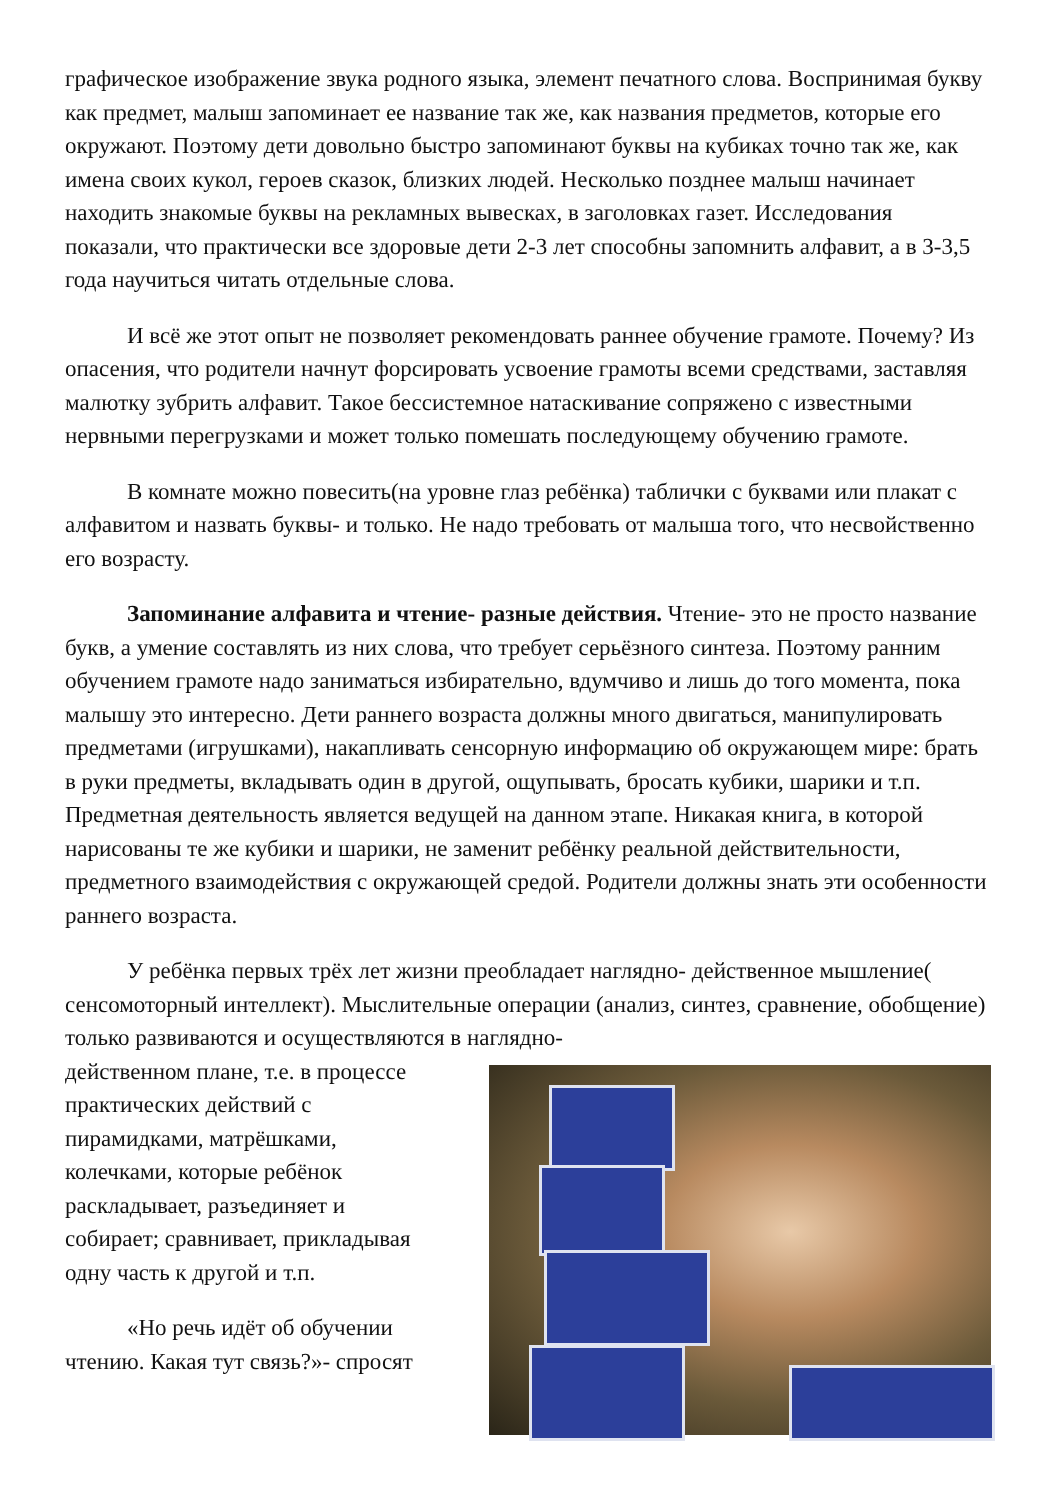графическое изображение звука родного языка, элемент печатного слова. Воспринимая букву как предмет, малыш запоминает ее название так же, как названия предметов, которые его окружают. Поэтому дети довольно быстро запоминают буквы на кубиках точно так же, как имена своих кукол, героев сказок, близких людей. Несколько позднее малыш начинает находить знакомые буквы на рекламных вывесках, в заголовках газет. Исследования показали, что практически все здоровые дети 2-3 лет способны запомнить алфавит, а в 3-3,5 года научиться читать отдельные слова.
И всё же этот опыт не позволяет рекомендовать раннее обучение грамоте. Почему? Из опасения, что родители начнут форсировать усвоение грамоты всеми средствами, заставляя малютку зубрить алфавит. Такое бессистемное натаскивание сопряжено с известными нервными перегрузками и может только помешать последующему обучению грамоте.
В комнате можно повесить(на уровне глаз ребёнка) таблички с буквами или плакат с алфавитом и назвать буквы- и только. Не надо требовать от малыша того, что несвойственно его возрасту.
Запоминание алфавита и чтение- разные действия. Чтение- это не просто название букв, а умение составлять из них слова, что требует серьёзного синтеза. Поэтому ранним обучением грамоте надо заниматься избирательно, вдумчиво и лишь до того момента, пока малышу это интересно. Дети раннего возраста должны много двигаться, манипулировать предметами (игрушками), накапливать сенсорную информацию об окружающем мире: брать в руки предметы, вкладывать один в другой, ощупывать, бросать кубики, шарики и т.п. Предметная деятельность является ведущей на данном этапе. Никакая книга, в которой нарисованы те же кубики и шарики, не заменит ребёнку реальной действительности, предметного взаимодействия с окружающей средой. Родители должны знать эти особенности раннего возраста.
У ребёнка первых трёх лет жизни преобладает наглядно- действенное мышление( сенсомоторный интеллект). Мыслительные операции (анализ, синтез, сравнение, обобщение) только развиваются и осуществляются в наглядно-
действенном плане, т.е. в процессе практических действий с пирамидками, матрёшками, колечками, которые ребёнок раскладывает, разъединяет и собирает; сравнивает, прикладывая одну часть к другой и т.п.
«Но речь идёт об обучении чтению. Какая тут связь?»- спросят